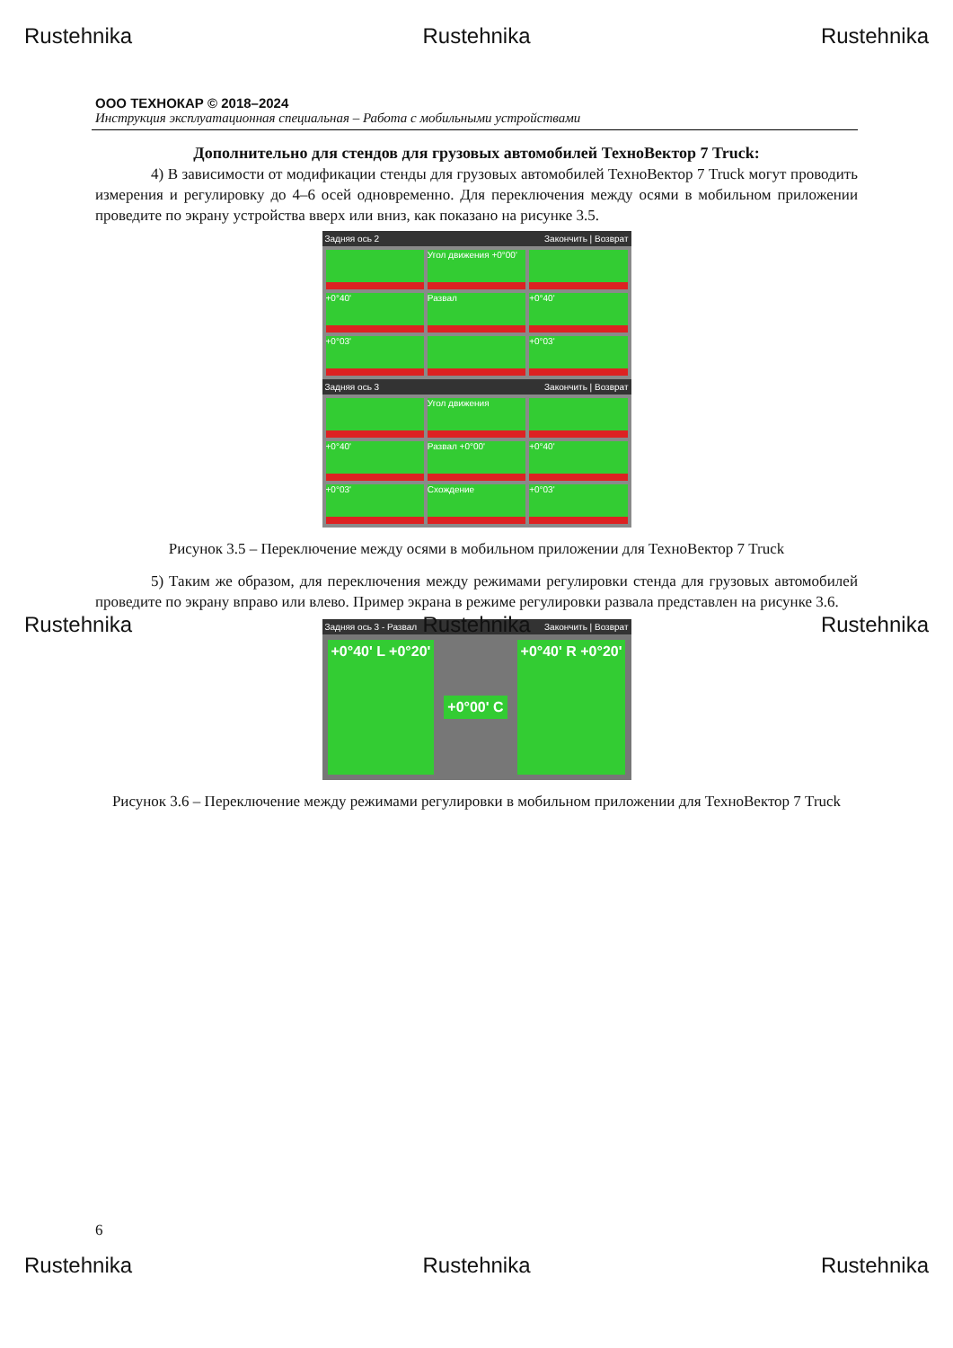Rustehnika Rustehnika Rustehnika
ООО ТЕХНОКАР © 2018–2024
Инструкция эксплуатационная специальная – Работа с мобильными устройствами
Дополнительно для стендов для грузовых автомобилей ТехноВектор 7 Truck:
4) В зависимости от модификации стенды для грузовых автомобилей ТехноВектор 7 Truck могут проводить измерения и регулировку до 4–6 осей одновременно. Для переключения между осями в мобильном приложении проведите по экрану устройства вверх или вниз, как показано на рисунке 3.5.
Задняя ось 2 Закончить | Возврат
Угол движения +0°00'
+0°40'
Развал
+0°40'
+0°03'
+0°03'
Задняя ось 3 Закончить | Возврат
Угол движения
+0°40'
Развал +0°00'
+0°40'
+0°03'
Схождение
+0°03'
Рисунок 3.5 – Переключение между осями в мобильном приложении для ТехноВектор 7 Truck
5) Таким же образом, для переключения между режимами регулировки стенда для грузовых автомобилей проведите по экрану вправо или влево. Пример экрана в режиме регулировки развала представлен на рисунке 3.6.
Rustehnika Rustehnika Rustehnika
Задняя ось 3 - Развал Закончить | Возврат
+0°40' L +0°20' +0°00' C +0°40' R +0°20'
Рисунок 3.6 – Переключение между режимами регулировки в мобильном приложении для ТехноВектор 7 Truck
6
Rustehnika Rustehnika Rustehnika